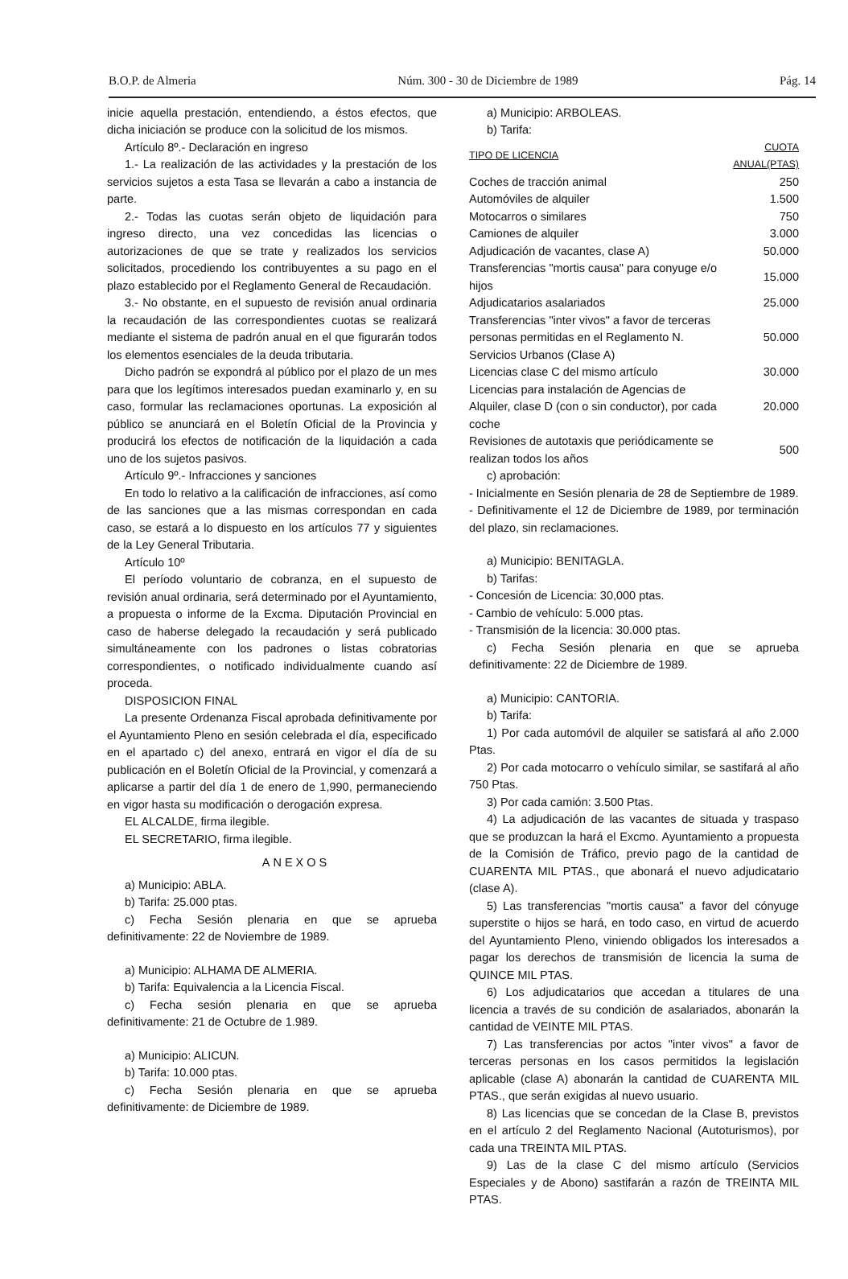B.O.P. de Almeria Núm. 300 - 30 de Diciembre de 1989 Pág. 14
inicie aquella prestación, entendiendo, a éstos efectos, que dicha iniciación se produce con la solicitud de los mismos.
Artículo 8º.- Declaración en ingreso
1.- La realización de las actividades y la prestación de los servicios sujetos a esta Tasa se llevarán a cabo a instancia de parte.
2.- Todas las cuotas serán objeto de liquidación para ingreso directo, una vez concedidas las licencias o autorizaciones de que se trate y realizados los servicios solicitados, procediendo los contribuyentes a su pago en el plazo establecido por el Reglamento General de Recaudación.
3.- No obstante, en el supuesto de revisión anual ordinaria la recaudación de las correspondientes cuotas se realizará mediante el sistema de padrón anual en el que figurarán todos los elementos esenciales de la deuda tributaria.
Dicho padrón se expondrá al público por el plazo de un mes para que los legítimos interesados puedan examinarlo y, en su caso, formular las reclamaciones oportunas. La exposición al público se anunciará en el Boletín Oficial de la Provincia y producirá los efectos de notificación de la liquidación a cada uno de los sujetos pasivos.
Artículo 9º.- Infracciones y sanciones
En todo lo relativo a la calificación de infracciones, así como de las sanciones que a las mismas correspondan en cada caso, se estará a lo dispuesto en los artículos 77 y siguientes de la Ley General Tributaria.
Artículo 10º
El período voluntario de cobranza, en el supuesto de revisión anual ordinaria, será determinado por el Ayuntamiento, a propuesta o informe de la Excma. Diputación Provincial en caso de haberse delegado la recaudación y será publicado simultáneamente con los padrones o listas cobratorias correspondientes, o notificado individualmente cuando así proceda.
DISPOSICION FINAL
La presente Ordenanza Fiscal aprobada definitivamente por el Ayuntamiento Pleno en sesión celebrada el día, especificado en el apartado c) del anexo, entrará en vigor el día de su publicación en el Boletín Oficial de la Provincial, y comenzará a aplicarse a partir del día 1 de enero de 1,990, permaneciendo en vigor hasta su modificación o derogación expresa.
EL ALCALDE, firma ilegible.
EL SECRETARIO, firma ilegible.
ANEXOS
a) Municipio: ABLA.
b) Tarifa: 25.000 ptas.
c) Fecha Sesión plenaria en que se aprueba definitivamente: 22 de Noviembre de 1989.
a) Municipio: ALHAMA DE ALMERIA.
b) Tarifa: Equivalencia a la Licencia Fiscal.
c) Fecha sesión plenaria en que se aprueba definitivamente: 21 de Octubre de 1.989.
a) Municipio: ALICUN.
b) Tarifa: 10.000 ptas.
c) Fecha Sesión plenaria en que se aprueba definitivamente: de Diciembre de 1989.
a) Municipio: ARBOLEAS.
b) Tarifa:
| TIPO DE LICENCIA | CUOTA ANUAL(PTAS) |
| --- | --- |
| Coches de tracción animal | 250 |
| Automóviles de alquiler | 1.500 |
| Motocarros o similares | 750 |
| Camiones de alquiler | 3.000 |
| Adjudicación de vacantes, clase A) | 50.000 |
| Transferencias "mortis causa" para conyuge e/o hijos | 15.000 |
| Adjudicatarios asalariados | 25.000 |
| Transferencias "inter vivos" a favor de terceras personas permitidas en el Reglamento N. Servicios Urbanos (Clase A) | 50.000 |
| Licencias clase C del mismo artículo | 30.000 |
| Licencias para instalación de Agencias de Alquiler, clase D (con o sin conductor), por cada coche | 20.000 |
| Revisiones de autotaxis que periódicamente se realizan todos los años | 500 |
c) aprobación:
- Inicialmente en Sesión plenaria de 28 de Septiembre de 1989.
- Definitivamente el 12 de Diciembre de 1989, por terminación del plazo, sin reclamaciones.
a) Municipio: BENITAGLA.
b) Tarifas:
- Concesión de Licencia: 30,000 ptas.
- Cambio de vehículo: 5.000 ptas.
- Transmisión de la licencia: 30.000 ptas.
c) Fecha Sesión plenaria en que se aprueba definitivamente: 22 de Diciembre de 1989.
a) Municipio: CANTORIA.
b) Tarifa:
1) Por cada automóvil de alquiler se satisfará al año 2.000 Ptas.
2) Por cada motocarro o vehículo similar, se sastifará al año 750 Ptas.
3) Por cada camión: 3.500 Ptas.
4) La adjudicación de las vacantes de situada y traspaso que se produzcan la hará el Excmo. Ayuntamiento a propuesta de la Comisión de Tráfico, previo pago de la cantidad de CUARENTA MIL PTAS., que abonará el nuevo adjudicatario (clase A).
5) Las transferencias "mortis causa" a favor del cónyuge superstite o hijos se hará, en todo caso, en virtud de acuerdo del Ayuntamiento Pleno, viniendo obligados los interesados a pagar los derechos de transmisión de licencia la suma de QUINCE MIL PTAS.
6) Los adjudicatarios que accedan a titulares de una licencia a través de su condición de asalariados, abonarán la cantidad de VEINTE MIL PTAS.
7) Las transferencias por actos "inter vivos" a favor de terceras personas en los casos permitidos la legislación aplicable (clase A) abonarán la cantidad de CUARENTA MIL PTAS., que serán exigidas al nuevo usuario.
8) Las licencias que se concedan de la Clase B, previstos en el artículo 2 del Reglamento Nacional (Autoturismos), por cada una TREINTA MIL PTAS.
9) Las de la clase C del mismo artículo (Servicios Especiales y de Abono) sastifarán a razón de TREINTA MIL PTAS.